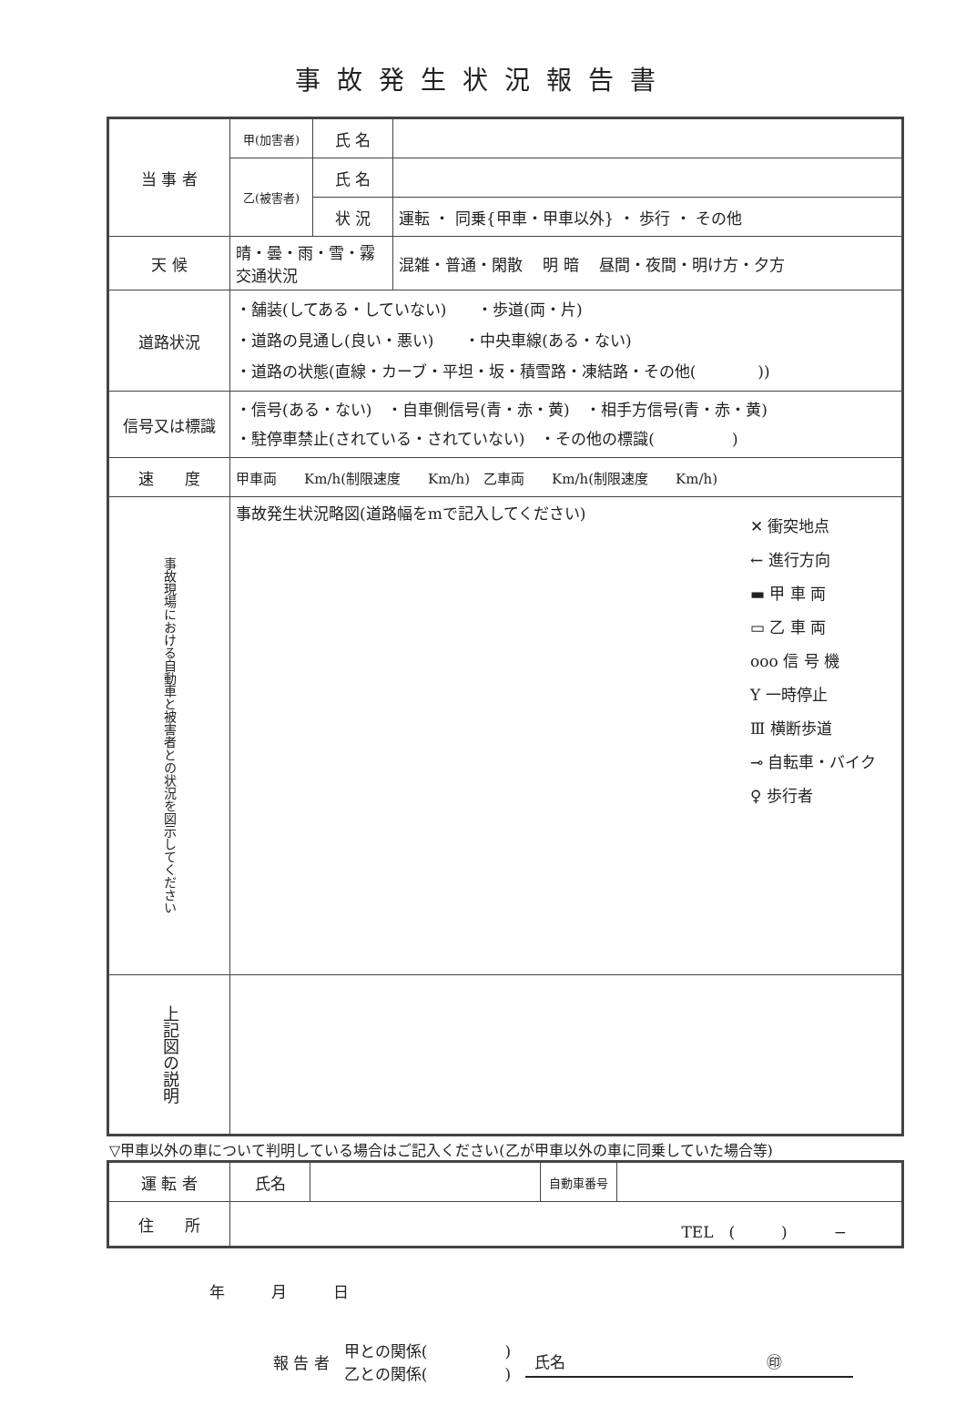事故発生状況報告書
| 当 事 者 | 甲(加害者) | 氏 名 | |
| | 乙(被害者) | 氏 名 | |
| | | 状 況 | 運転 ・ 同乗{甲車・甲車以外} ・ 歩行 ・ その他 |
| 天 候 | 晴・曇・雨・雪・霧 交通状況 | | 混雑・普通・閑散 明 暗 昼間・夜間・明け方・夕方 |
| 道路状況 | ・舗装(してある・していない) ・歩道(両・片) ・道路の見通し(良い・悪い) ・中央車線(ある・ない) ・道路の状態(直線・カーブ・平坦・坂・積雪路・凍結路・その他( )) | | |
| 信号又は標識 | ・信号(ある・ない) ・自車側信号(青・赤・黄) ・相手方信号(青・赤・黄) ・駐停車禁止(されている・されていない) ・その他の標識( ) | | |
| 速 度 | 甲車両 Km/h(制限速度 Km/h) 乙車両 Km/h(制限速度 Km/h) | | |
| 事故現場における自動車と被害者との状況を図示してください | 事故発生状況略図(道路幅をmで記入してください) ✕ 衝突地点 ← 進行方向 ▬ 甲 車 両 ▭ 乙 車 両 ooo 信 号 機 Y 一時停止 Ⅲ 横断歩道 ⊸ 自転車・バイク ♀ 歩行者 | | |
| 上記図の説明 | | | |
▽甲車以外の車について判明している場合はご記入ください(乙が甲車以外の車に同乗していた場合等)
| 運 転 者 | 氏名 | | 自動車番号 | |
| 住 所 | TEL ( ) − | | | |
年　　　月　　　日
報 告 者 甲との関係(　　　　　)
乙との関係(　　　　　) 氏名　　　　　　　　　　　　　㊞